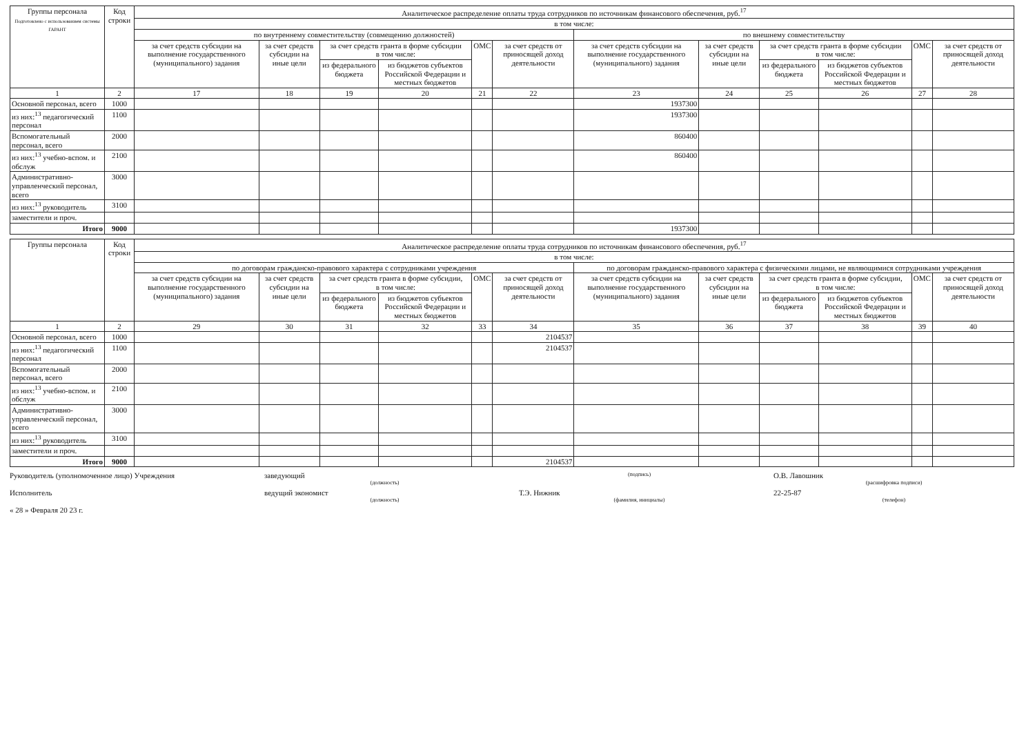| Группы персонала Подготовлено с использованием системы ГАРАНТ | Код строки | Аналитическое распределение оплаты труда сотрудников по источникам финансового обеспечения, руб.<sup>17</sup> | | | | | | | | | | | |
| --- | --- | --- | --- | --- | --- | --- | --- | --- | --- | --- | --- | --- | --- |
| | | в том числе: | | | | | | | | | | | |
| | | по внутреннему совместительству (совмещению должностей) | | | | | | по внешнему совместительству | | | | | |
| | | за счет средств субсидии на выполнение государственного (муниципального) задания | за счет средств субсидии на иные цели | за счет средств гранта в форме субсидии в том числе: | | ОМС | за счет средств от приносящей доход деятельности | за счет средств субсидии на выполнение государственного (муниципального) задания | за счет средств субсидии на иные цели | за счет средств гранта в форме субсидии в том числе: | | ОМС | за счет средств от приносящей доход деятельности |
| | | | | из федерального бюджета | из бюджетов субъектов Российской Федерации и местных бюджетов | | | | | из федерального бюджета | из бюджетов субъектов Российской Федерации и местных бюджетов | | |
| 1 | 2 | 17 | 18 | 19 | 20 | 21 | 22 | 23 | 24 | 25 | 26 | 27 | 28 |
| Основной персонал, всего | 1000 | | | | | | | 1937300 | | | | | |
| из них:<sup>13</sup> педагогический персонал | 1100 | | | | | | | 1937300 | | | | | |
| Вспомогательный персонал, всего | 2000 | | | | | | | 860400 | | | | | |
| из них:<sup>13</sup> учебно-вспом. и обслуж | 2100 | | | | | | | 860400 | | | | | |
| Административно-управленческий персонал, всего | 3000 | | | | | | | | | | | | |
| из них:<sup>13</sup> руководитель | 3100 | | | | | | | | | | | | |
| заместители и проч. | | | | | | | | | | | | | |
| Итого | 9000 | | | | | | | 1937300 | | | | | |
| Группы персонала | Код строки | Аналитическое распределение оплаты труда сотрудников по источникам финансового обеспечения, руб.<sup>17</sup> | | | | | | | | | | | |
| --- | --- | --- | --- | --- | --- | --- | --- | --- | --- | --- | --- | --- | --- |
| | | в том числе: | | | | | | | | | | | |
| | | по договорам гражданско-правового характера с сотрудниками учреждения | | | | | | по договорам гражданско-правового характера с физическими лицами, не являющимися сотрудниками учреждения | | | | | |
| | | за счет средств субсидии на выполнение государственного (муниципального) задания | за счет средств субсидии на иные цели | за счет средств гранта в форме субсидии, в том числе: | | ОМС | за счет средств от приносящей доход деятельности | за счет средств субсидии на выполнение государственного (муниципального) задания | за счет средств субсидии на иные цели | за счет средств гранта в форме субсидии, в том числе: | | ОМС | за счет средств от приносящей доход деятельности |
| | | | | из федерального бюджета | из бюджетов субъектов Российской Федерации и местных бюджетов | | | | | из федерального бюджета | из бюджетов субъектов Российской Федерации и местных бюджетов | | |
| 1 | 2 | 29 | 30 | 31 | 32 | 33 | 34 | 35 | 36 | 37 | 38 | 39 | 40 |
| Основной персонал, всего | 1000 | | | | | | 2104537 | | | | | | |
| из них:<sup>13</sup> педагогический персонал | 1100 | | | | | | 2104537 | | | | | | |
| Вспомогательный персонал, всего | 2000 | | | | | | | | | | | | |
| из них:<sup>13</sup> учебно-вспом. и обслуж | 2100 | | | | | | | | | | | | |
| Административно-управленческий персонал, всего | 3000 | | | | | | | | | | | | |
| из них:<sup>13</sup> руководитель | 3100 | | | | | | | | | | | | |
| заместители и проч. | | | | | | | | | | | | | |
| Итого | 9000 | | | | | | 2104537 | | | | | | |
Руководитель (уполномоченное лицо) Учреждения
заведующий
(должность)
(подпись)
О.В. Лавошник
(расшифровка подписи)
Исполнитель ведущий экономист
(должность)
Т.Э. Нижник
(фамилия, инициалы)
22-25-87
(телефон)
« 28 » Февраля 20 23 г.